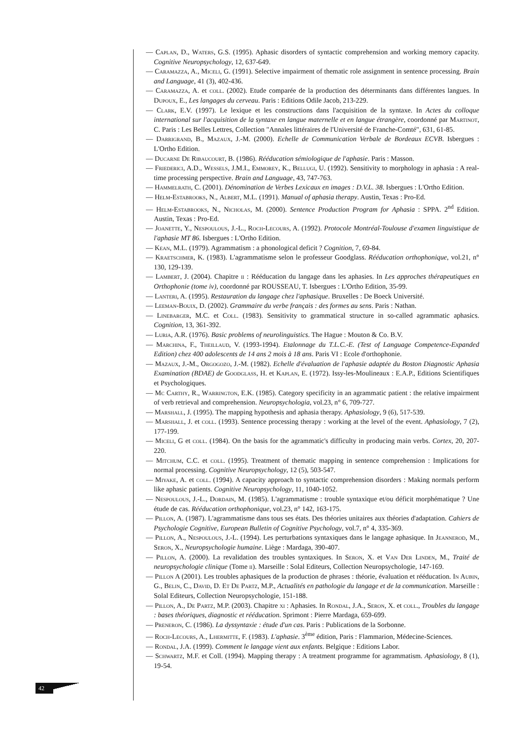— Caplan, D., Waters, G.S. (1995). Aphasic disorders of syntactic comprehension and working memory capacity. Cognitive Neuropsychology, 12, 637-649.
— Caramazza, A., Miceli, G. (1991). Selective impairment of thematic role assignment in sentence processing. Brain and Language, 41 (3), 402-436.
— Caramazza, A. et coll. (2002). Etude comparée de la production des déterminants dans différentes langues. In Dupoux, E., Les langages du cerveau. Paris : Editions Odile Jacob, 213-229.
— Clark, E.V. (1997). Le lexique et les constructions dans l'acquisition de la syntaxe. In Actes du colloque international sur l'acquisition de la syntaxe en langue maternelle et en langue étrangère, coordonné par Martinot, C. Paris : Les Belles Lettres, Collection "Annales littéraires de l'Université de Franche-Comté", 631, 61-85.
— Darrigrand, B., Mazaux, J.-M. (2000). Echelle de Communication Verbale de Bordeaux ECVB. Isbergues : L'Ortho Edition.
— Ducarne De Ribaucourt, B. (1986). Rééducation sémiologique de l'aphasie. Paris : Masson.
— Friederici, A.D., Wessels, J.M.I., Emmorey, K., Bellugi, U. (1992). Sensitivity to morphology in aphasia : A real-time processing perspective. Brain and Language, 43, 747-763.
— Hammelrath, C. (2001). Dénomination de Verbes Lexicaux en images : D.V.L. 38. Isbergues : L'Ortho Edition.
— Helm-Estabrooks, N., Albert, M.L. (1991). Manual of aphasia therapy. Austin, Texas : Pro-Ed.
— Helm-Estabrooks, N., Nicholas, M. (2000). Sentence Production Program for Aphasia : SPPA. 2<sup>nd</sup> Edition. Austin, Texas : Pro-Ed.
— Joanette, Y., Nespoulous, J.-L., Roch-Lecours, A. (1992). Protocole Montréal-Toulouse d'examen linguistique de l'aphasie MT 86. Isbergues : L'Ortho Edition.
— Kean, M.L. (1979). Agrammatism : a phonological deficit ? Cognition, 7, 69-84.
— Kraetschmer, K. (1983). L'agrammatisme selon le professeur Goodglass. Rééducation orthophonique, vol.21, n° 130, 129-139.
— Lambert, J. (2004). Chapitre ii : Rééducation du langage dans les aphasies. In Les approches thérapeutiques en Orthophonie (tome iv), coordonné par ROUSSEAU, T. Isbergues : L'Ortho Edition, 35-99.
— Lanteri, A. (1995). Restauration du langage chez l'aphasique. Bruxelles : De Boeck Université.
— Leeman-Bouix, D. (2002). Grammaire du verbe français : des formes au sens. Paris : Nathan.
— Linebarger, M.C. et Coll. (1983). Sensitivity to grammatical structure in so-called agrammatic aphasics. Cognition, 13, 361-392.
— Luria, A.R. (1976). Basic problems of neurolinguistics. The Hague : Mouton & Co. B.V.
— Marchina, F., Theillaud, V. (1993-1994). Etalonnage du T.L.C.-E. (Test of Language Competence-Expanded Edition) chez 400 adolescents de 14 ans 2 mois à 18 ans. Paris VI : Ecole d'orthophonie.
— Mazaux, J.-M., Orgogozo, J.-M. (1982). Echelle d'évaluation de l'aphasie adaptée du Boston Diagnostic Aphasia Examination (BDAE) de Goodglass, H. et Kaplan, E. (1972). Issy-les-Moulineaux : E.A.P., Editions Scientifiques et Psychologiques.
— Mc Carthy, R., Warrington, E.K. (1985). Category specificity in an agrammatic patient : the relative impairment of verb retrieval and comprehension. Neuropsychologia, vol.23, n° 6, 709-727.
— Marshall, J. (1995). The mapping hypothesis and aphasia therapy. Aphasiology, 9 (6), 517-539.
— Marshall, J. et coll. (1993). Sentence processing therapy : working at the level of the event. Aphasiology, 7 (2), 177-199.
— Miceli, G et coll. (1984). On the basis for the agrammatic's difficulty in producing main verbs. Cortex, 20, 207-220.
— Mitchum, C.C. et coll. (1995). Treatment of thematic mapping in sentence comprehension : Implications for normal processing. Cognitive Neuropsychology, 12 (5), 503-547.
— Miyake, A. et coll. (1994). A capacity approach to syntactic comprehension disorders : Making normals perform like aphasic patients. Cognitive Neuropsychology, 11, 1040-1052.
— Nespoulous, J.-L., Dordain, M. (1985). L'agrammatisme : trouble syntaxique et/ou déficit morphématique ? Une étude de cas. Rééducation orthophonique, vol.23, n° 142, 163-175.
— Pillon, A. (1987). L'agrammatisme dans tous ses états. Des théories unitaires aux théories d'adaptation. Cahiers de Psychologie Cognitive, European Bulletin of Cognitive Psychology, vol.7, n° 4, 335-369.
— Pillon, A., Nespoulous, J.-L. (1994). Les perturbations syntaxiques dans le langage aphasique. In Jeannerod, M., Seron, X., Neuropsychologie humaine. Liège : Mardaga, 390-407.
— Pillon, A. (2000). La revalidation des troubles syntaxiques. In Seron, X. et Van Der Linden, M., Traité de neuropsychologie clinique (Tome ii). Marseille : Solal Editeurs, Collection Neuropsychologie, 147-169.
— Pillon A (2001). Les troubles aphasiques de la production de phrases : théorie, évaluation et rééducation. In Aubin, G., Belin, C., David, D. Et De Partz, M.P., Actualités en pathologie du langage et de la communication. Marseille : Solal Editeurs, Collection Neuropsychologie, 151-188.
— Pillon, A., De Partz, M.P. (2003). Chapitre xi : Aphasies. In Rondal, J.A., Seron, X. et coll., Troubles du langage : bases théoriques, diagnostic et rééducation. Sprimont : Pierre Mardaga, 659-699.
— Preneron, C. (1986). La dyssyntaxie : étude d'un cas. Paris : Publications de la Sorbonne.
— Roch-Lecours, A., Lhermitte, F. (1983). L'aphasie. 3<sup>ème</sup> édition, Paris : Flammarion, Médecine-Sciences.
— Rondal, J.A. (1999). Comment le langage vient aux enfants. Belgique : Editions Labor.
— Schwartz, M.F. et Coll. (1994). Mapping therapy : A treatment programme for agrammatism. Aphasiology, 8 (1), 19-54.
42